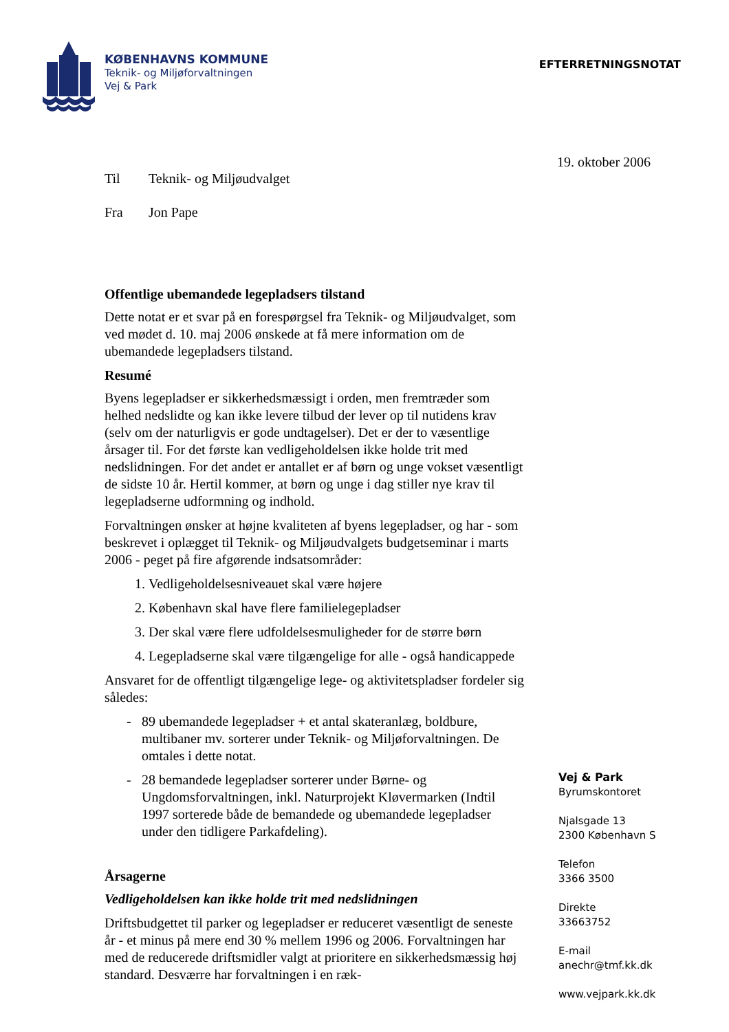KØBENHAVNS KOMMUNE
Teknik- og Miljøforvaltningen
Vej & Park
EFTERRETNINGSNOTAT
19. oktober 2006
Til Teknik- og Miljøudvalget
Fra Jon Pape
Offentlige ubemandede legepladsers tilstand
Dette notat er et svar på en forespørgsel fra Teknik- og Miljøudvalget, som ved mødet d. 10. maj 2006 ønskede at få mere information om de ubemandede legepladsers tilstand.
Resumé
Byens legepladser er sikkerhedsmæssigt i orden, men fremtræder som helhed nedslidte og kan ikke levere tilbud der lever op til nutidens krav (selv om der naturligvis er gode undtagelser). Det er der to væsentlige årsager til. For det første kan vedligeholdelsen ikke holde trit med nedslidningen. For det andet er antallet er af børn og unge vokset væsentligt de sidste 10 år. Hertil kommer, at børn og unge i dag stiller nye krav til legepladserne udformning og indhold.
Forvaltningen ønsker at højne kvaliteten af byens legepladser, og har - som beskrevet i oplægget til Teknik- og Miljøudvalgets budgetseminar i marts 2006 - peget på fire afgørende indsatsområder:
1. Vedligeholdelsesniveauet skal være højere
2. København skal have flere familielegepladser
3. Der skal være flere udfoldelsesmuligheder for de større børn
4. Legepladserne skal være tilgængelige for alle - også handicappede
Ansvaret for de offentligt tilgængelige lege- og aktivitetspladser fordeler sig således:
- 89 ubemandede legepladser + et antal skateranlæg, boldbure, multibaner mv. sorterer under Teknik- og Miljøforvaltningen. De omtales i dette notat.
- 28 bemandede legepladser sorterer under Børne- og Ungdomsforvaltningen, inkl. Naturprojekt Kløvermarken (Indtil 1997 sorterede både de bemandede og ubemandede legepladser under den tidligere Parkafdeling).
Årsagerne
Vedligeholdelsen kan ikke holde trit med nedslidningen
Driftsbudgettet til parker og legepladser er reduceret væsentligt de seneste år - et minus på mere end 30 % mellem 1996 og 2006. Forvaltningen har med de reducerede driftsmidler valgt at prioritere en sikkerhedsmæssig høj standard. Desværre har forvaltningen i en ræk-
Vej & Park
Byrumskontoret
Njalsgade 13
2300 København S
Telefon
3366 3500
Direkte
33663752
E-mail
anechr@tmf.kk.dk
www.vejpark.kk.dk